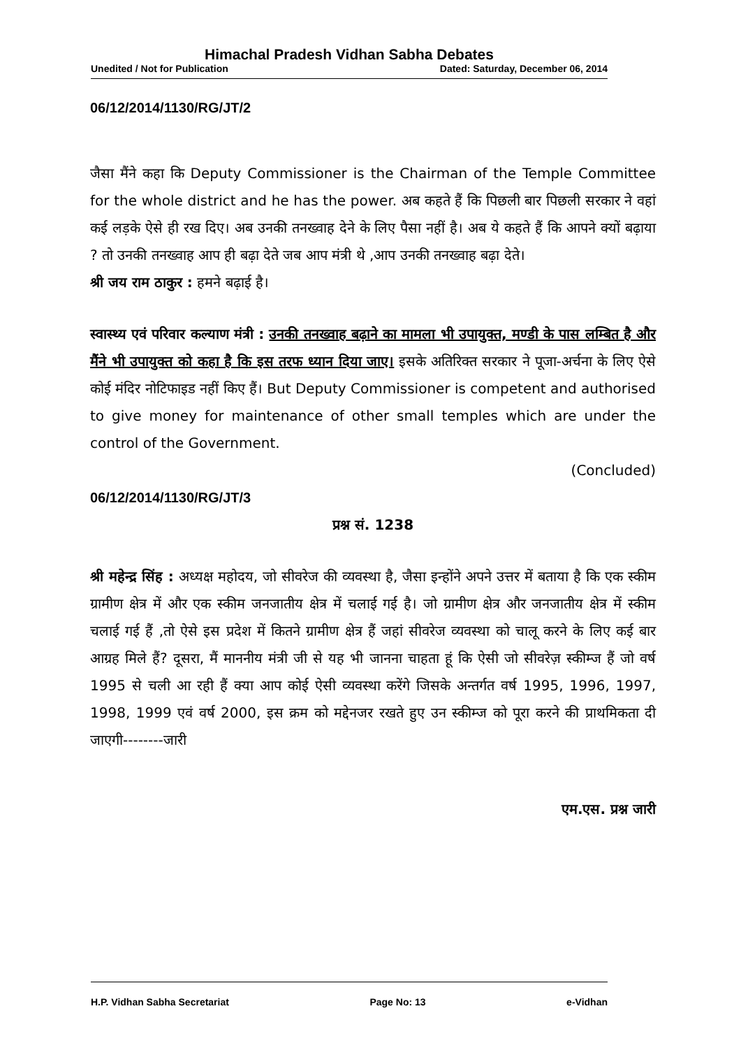Himachal Pradesh Vidhan Sabha Debates
Unedited / Not for Publication Dated: Saturday, December 06, 2014
06/12/2014/1130/RG/JT/2
जैसा मैंने कहा कि Deputy Commissioner is the Chairman of the Temple Committee for the whole district and he has the power. अब कहते हैं कि पिछली बार पिछली सरकार ने वहां कई लड़के ऐसे ही रख दिए। अब उनकी तनख्वाह देने के लिए पैसा नहीं है। अब ये कहते हैं कि आपने क्यों बढ़ाया ? तो उनकी तनख्वाह आप ही बढ़ा देते जब आप मंत्री थे ,आप उनकी तनख्वाह बढ़ा देते।
श्री जय राम ठाकुर : हमने बढ़ाई है।
स्वास्थ्य एवं परिवार कल्याण मंत्री : उनकी तनख्वाह बढ़ाने का मामला भी उपायुक्त, मण्डी के पास लम्बित है और मैंने भी उपायुक्त को कहा है कि इस तरफ ध्यान दिया जाए। इसके अतिरिक्त सरकार ने पूजा-अर्चना के लिए ऐसे कोई मंदिर नोटिफाइड नहीं किए हैं। But Deputy Commissioner is competent and authorised to give money for maintenance of other small temples which are under the control of the Government.
(Concluded)
06/12/2014/1130/RG/JT/3
प्रश्न सं. 1238
श्री महेन्द्र सिंह : अध्यक्ष महोदय, जो सीवरेज की व्यवस्था है, जैसा इन्होंने अपने उत्तर में बताया है कि एक स्कीम ग्रामीण क्षेत्र में और एक स्कीम जनजातीय क्षेत्र में चलाई गई है। जो ग्रामीण क्षेत्र और जनजातीय क्षेत्र में स्कीम चलाई गई हैं ,तो ऐसे इस प्रदेश में कितने ग्रामीण क्षेत्र हैं जहां सीवरेज व्यवस्था को चालू करने के लिए कई बार आग्रह मिले हैं? दूसरा, मैं माननीय मंत्री जी से यह भी जानना चाहता हूं कि ऐसी जो सीवरेज़ स्कीम्ज हैं जो वर्ष 1995 से चली आ रही हैं क्या आप कोई ऐसी व्यवस्था करेंगे जिसके अन्तर्गत वर्ष 1995, 1996, 1997, 1998, 1999 एवं वर्ष 2000, इस क्रम को मद्देनजर रखते हुए उन स्कीम्ज को पूरा करने की प्राथमिकता दी जाएगी--------जारी
एम.एस. प्रश्न जारी
H.P. Vidhan Sabha Secretariat Page No: 13 e-Vidhan